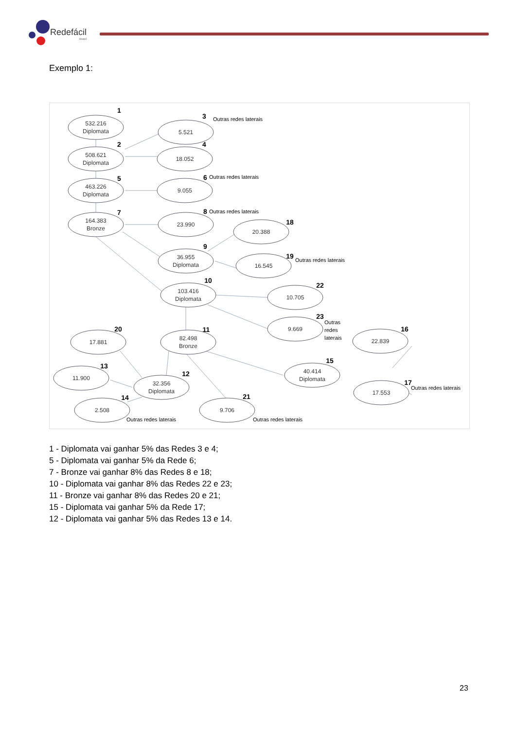Redefácil
Brasil
Exemplo 1:
532.216
Diplomata
5.521
508.621
Diplomata
18.052
463.226
Diplomata
9.055
164.383
Bronze
23.990
20.388
36.955
Diplomata
16.545
103.416
Diplomata
10.705
9.669
17.881
82.498
Bronze
22.839
11.900
32.356
Diplomata
40.414
Diplomata
17.553
2.508
9.706
1
2
3
4
5
6
7
8
9
10
11
12
13
14
15
16
17
18
19
20
21
22
23
Outras redes laterais
Outras redes laterais
Outras redes laterais
Outras redes laterais
Outras
redes
laterais
Outras redes laterais
Outras redes laterais
Outras redes laterais
1 - Diplomata vai ganhar 5% das Redes 3 e 4;
5 - Diplomata vai ganhar 5% da Rede 6;
7 - Bronze vai ganhar 8% das Redes 8 e 18;
10 - Diplomata vai ganhar 8% das Redes 22 e 23;
11 - Bronze vai ganhar 8% das Redes 20 e 21;
15 - Diplomata vai ganhar 5% da Rede 17;
12 - Diplomata vai ganhar 5% das Redes 13 e 14.
23